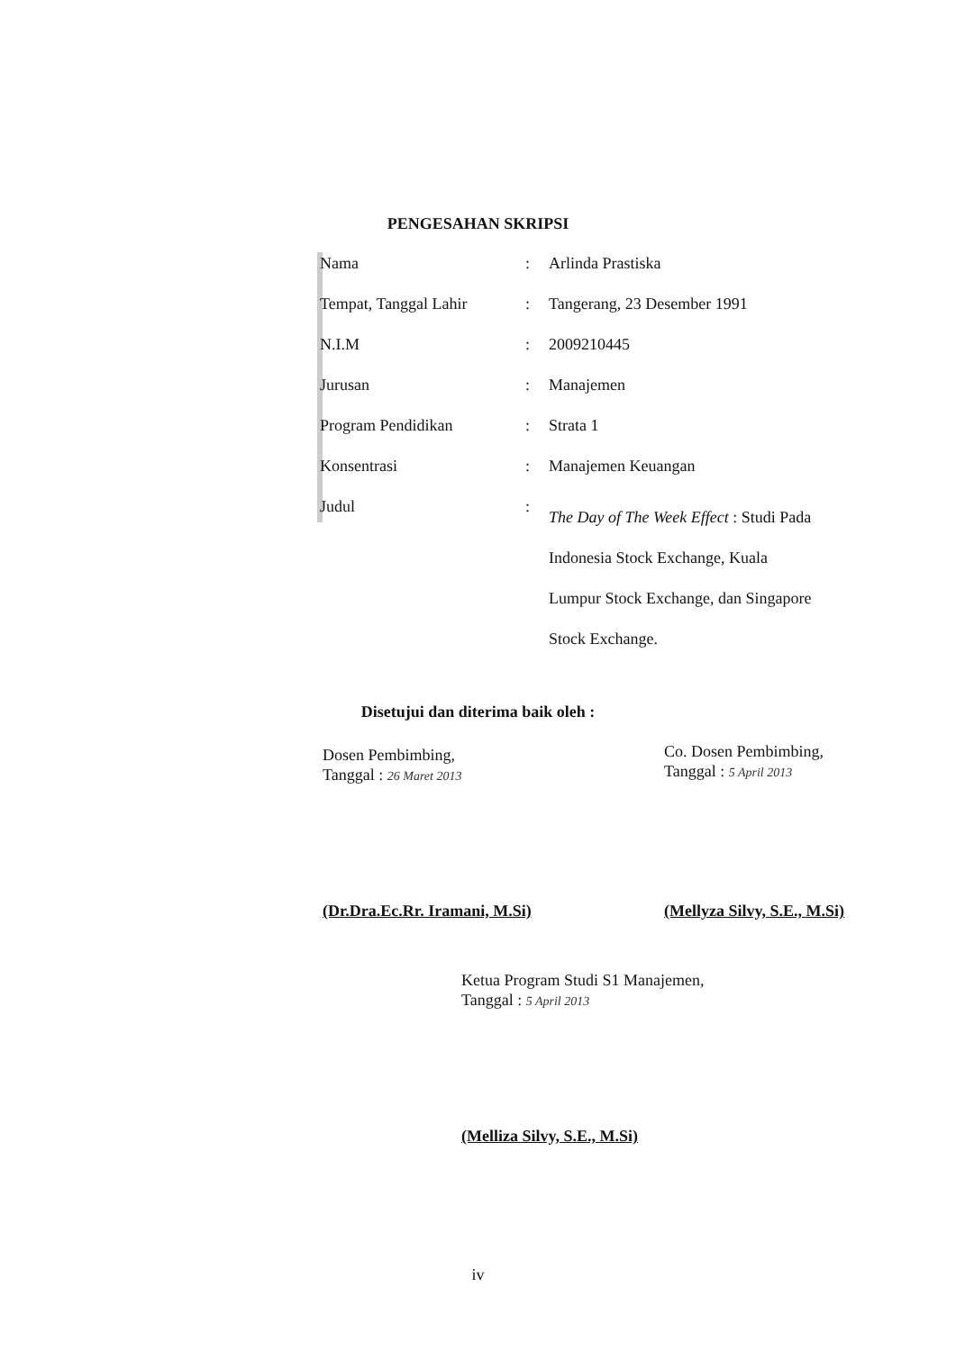PENGESAHAN SKRIPSI
| Nama | : | Arlinda Prastiska |
| Tempat, Tanggal Lahir | : | Tangerang, 23 Desember 1991 |
| N.I.M | : | 2009210445 |
| Jurusan | : | Manajemen |
| Program Pendidikan | : | Strata 1 |
| Konsentrasi | : | Manajemen Keuangan |
| Judul | : | The Day of The Week Effect : Studi Pada Indonesia Stock Exchange, Kuala Lumpur Stock Exchange, dan Singapore Stock Exchange. |
Disetujui dan diterima baik oleh :
Dosen Pembimbing,
Tanggal : 26 Maret 2013
(Dr.Dra.Ec.Rr. Iramani, M.Si)
Co. Dosen Pembimbing,
Tanggal : 5 April 2013
(Mellyza Silvy, S.E., M.Si)
Ketua Program Studi S1 Manajemen,
Tanggal : 5 April 2013
(Melliza Silvy, S.E., M.Si)
iv